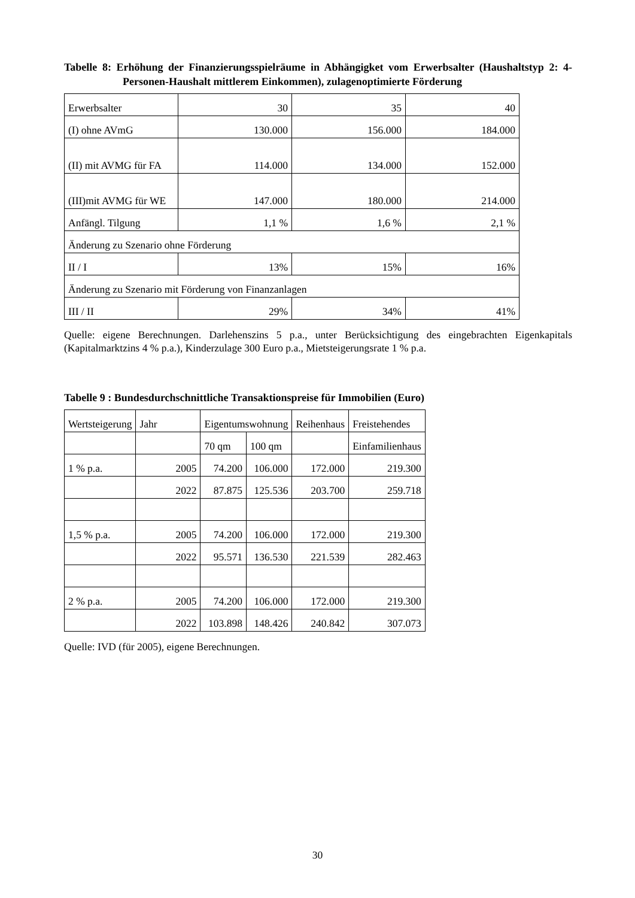Tabelle 8: Erhöhung der Finanzierungsspielräume in Abhängigket vom Erwerbsalter (Haushaltstyp 2: 4-Personen-Haushalt mittlerem Einkommen), zulagenoptimierte Förderung
| Erwerbsalter | 30 | 35 | 40 |
| (I) ohne AVmG | 130.000 | 156.000 | 184.000 |
| (II) mit AVMG für FA | 114.000 | 134.000 | 152.000 |
| (III)mit AVMG für WE | 147.000 | 180.000 | 214.000 |
| Anfängl. Tilgung | 1,1 % | 1,6 % | 2,1 % |
| Änderung zu Szenario ohne Förderung | | | |
| II / I | 13% | 15% | 16% |
| Änderung zu Szenario mit Förderung von Finanzanlagen | | | |
| III / II | 29% | 34% | 41% |
Quelle: eigene Berechnungen. Darlehenszins 5 p.a., unter Berücksichtigung des eingebrachten Eigenkapitals (Kapitalmarktzins 4 % p.a.), Kinderzulage 300 Euro p.a., Mietsteigerungsrate 1 % p.a.
Tabelle 9 : Bundesdurchschnittliche Transaktionspreise für Immobilien (Euro)
| Wertsteigerung | Jahr | Eigentumswohnung | | Reihenhaus | Freistehendes |
| | | 70 qm | 100 qm | | Einfamilienhaus |
| 1 % p.a. | 2005 | 74.200 | 106.000 | 172.000 | 219.300 |
| | 2022 | 87.875 | 125.536 | 203.700 | 259.718 |
| 1,5 % p.a. | 2005 | 74.200 | 106.000 | 172.000 | 219.300 |
| | 2022 | 95.571 | 136.530 | 221.539 | 282.463 |
| 2 % p.a. | 2005 | 74.200 | 106.000 | 172.000 | 219.300 |
| | 2022 | 103.898 | 148.426 | 240.842 | 307.073 |
Quelle: IVD (für 2005), eigene Berechnungen.
30